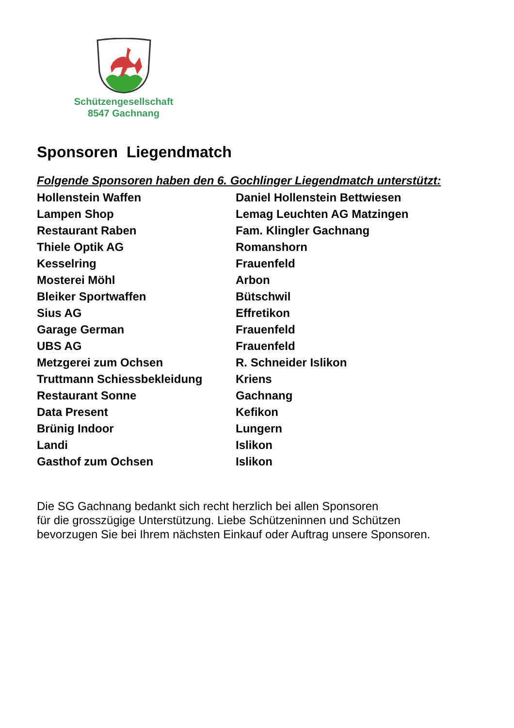Schützengesellschaft
8547 Gachnang
Sponsoren Liegendmatch
Folgende Sponsoren haben den 6. Gochlinger Liegendmatch unterstützt:
| Hollenstein Waffen | Daniel Hollenstein Bettwiesen |
| Lampen Shop | Lemag Leuchten AG Matzingen |
| Restaurant Raben | Fam. Klingler Gachnang |
| Thiele Optik AG | Romanshorn |
| Kesselring | Frauenfeld |
| Mosterei Möhl | Arbon |
| Bleiker Sportwaffen | Bütschwil |
| Sius AG | Effretikon |
| Garage German | Frauenfeld |
| UBS AG | Frauenfeld |
| Metzgerei zum Ochsen | R. Schneider Islikon |
| Truttmann Schiessbekleidung | Kriens |
| Restaurant Sonne | Gachnang |
| Data Present | Kefikon |
| Brünig Indoor | Lungern |
| Landi | Islikon |
| Gasthof zum Ochsen | Islikon |
Die SG Gachnang bedankt sich recht herzlich bei allen Sponsoren
für die grosszügige Unterstützung. Liebe Schützeninnen und Schützen
bevorzugen Sie bei Ihrem nächsten Einkauf oder Auftrag unsere Sponsoren.